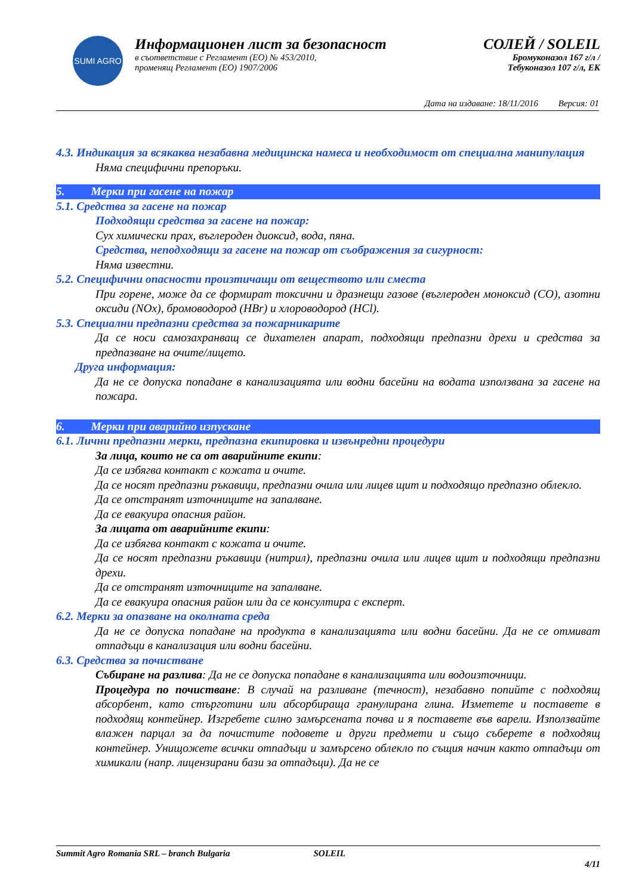SUMI AGRO
Информационен лист за безопасност
в съответствие с Регламент (ЕО) № 453/2010,
променящ Регламент (ЕО) 1907/2006
СОЛЕЙ / SOLEIL
Бромуконазол 167 г/л /
Тебуконазол 107 г/л, ЕК
Дата на издаване: 18/11/2016 Версия: 01
4.3. Индикация за всякаква незабавна медицинска намеса и необходимост от специална манипулация
Няма специфични препоръки.
5. Мерки при гасене на пожар
5.1. Средства за гасене на пожар
Подходящи средства за гасене на пожар:
Сух химически прах, въглероден диоксид, вода, пяна.
Средства, неподходящи за гасене на пожар от съображения за сигурност:
Няма известни.
5.2. Специфични опасности произтичащи от веществото или сместа
При горене, може да се формират токсични и дразнещи газове (въглероден моноксид (CO), азотни оксиди (NOx), бромоводород (HBr) и хлороводород (HCl).
5.3. Специални предпазни средства за пожарникарите
Да се носи самозахранващ се дихателен апарат, подходящи предпазни дрехи и средства за предпазване на очите/лицето.
Друга информация:
Да не се допуска попадане в канализацията или водни басейни на водата използвана за гасене на пожара.
6. Мерки при аварийно изпускане
6.1. Лични предпазни мерки, предпазна екипировка и извънредни процедури
За лица, които не са от аварийните екипи:
Да се избягва контакт с кожата и очите.
Да се носят предпазни ръкавици, предпазни очила или лицев щит и подходящо предпазно облекло.
Да се отстранят източниците на запалване.
Да се евакуира опасния район.
За лицата от аварийните екипи:
Да се избягва контакт с кожата и очите.
Да се носят предпазни ръкавици (нитрил), предпазни очила или лицев щит и подходящи предпазни дрехи.
Да се отстранят източниците на запалване.
Да се евакуира опасния район или да се консултира с експерт.
6.2. Мерки за опазване на околната среда
Да не се допуска попадане на продукта в канализацията или водни басейни. Да не се отмиват отпадъци в канализация или водни басейни.
6.3. Средства за почистване
Събиране на разлива: Да не се допуска попадане в канализацията или водоизточници.
Процедура по почистване: В случай на разливане (течност), незабавно попийте с подходящ абсорбент, като стърготини или абсорбираща гранулирана глина. Изметете и поставете в подходящ контейнер. Изгребете силно замърсената почва и я поставете във варели. Използвайте влажен парцал за да почистите подовете и други предмети и също съберете в подходящ контейнер. Унищожете всички отпадъци и замърсено облекло по същия начин както отпадъци от химикали (напр. лицензирани бази за отпадъци). Да не се
Summit Agro Romania SRL – branch Bulgaria SOLEIL 4/11